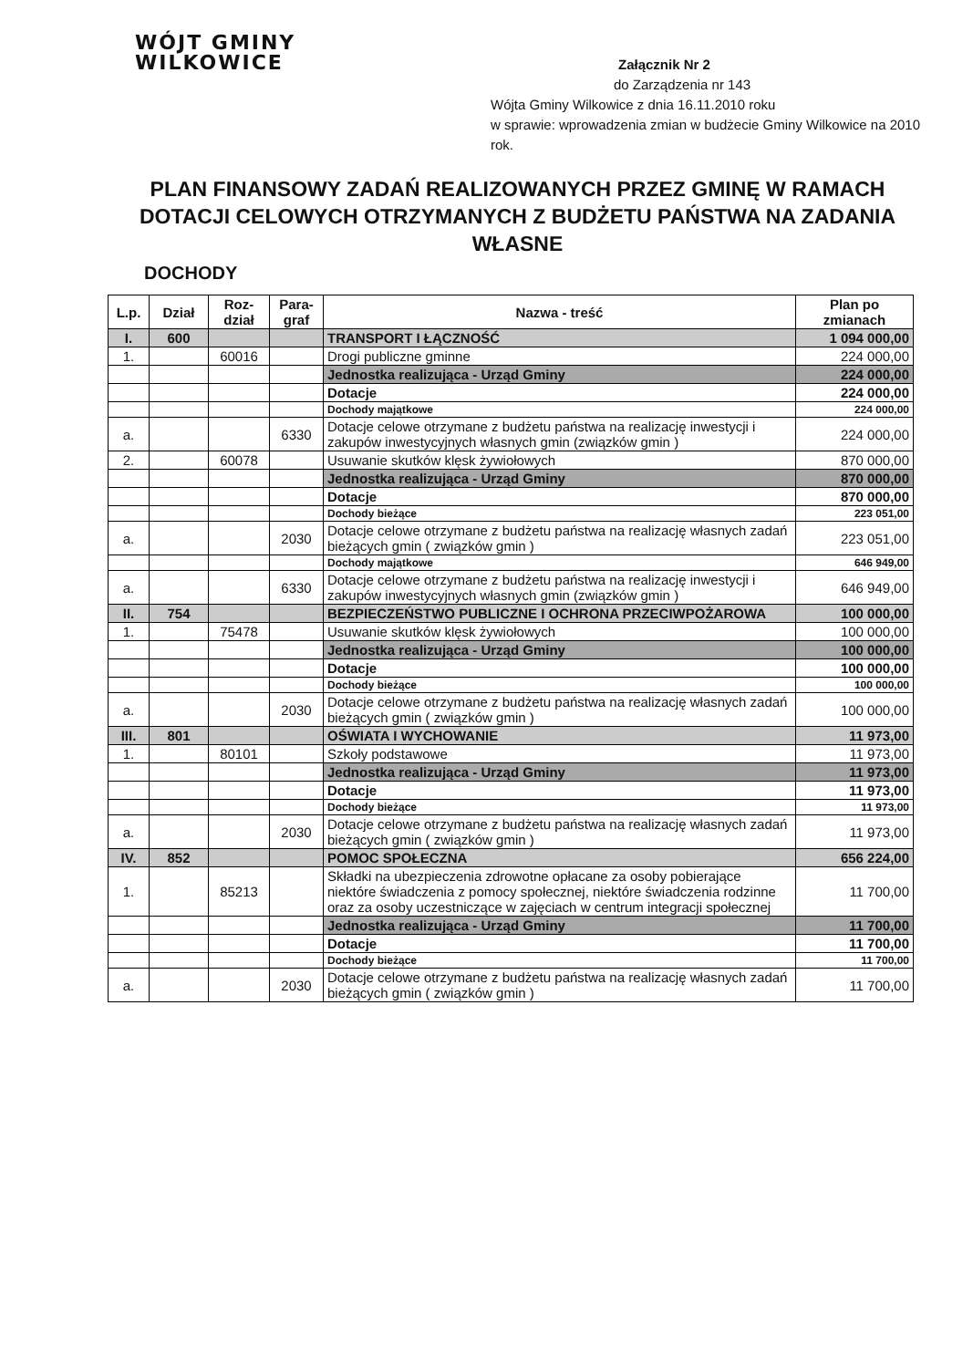WÓJT GMINY WILKOWICE
Załącznik Nr 2
do Zarządzenia nr 143
Wójta Gminy Wilkowice z dnia 16.11.2010 roku
w sprawie: wprowadzenia zmian w budżecie Gminy Wilkowice na 2010 rok.
PLAN FINANSOWY ZADAŃ REALIZOWANYCH PRZEZ GMINĘ W RAMACH DOTACJI CELOWYCH OTRZYMANYCH Z BUDŻETU PAŃSTWA NA ZADANIA WŁASNE
DOCHODY
| L.p. | Dział | Roz- dział | Para- graf | Nazwa - treść | Plan po zmianach |
| --- | --- | --- | --- | --- | --- |
| I. | 600 | | | TRANSPORT I ŁĄCZNOŚĆ | 1 094 000,00 |
| 1. | | 60016 | | Drogi publiczne gminne | 224 000,00 |
| | | | | Jednostka realizująca - Urząd Gminy | 224 000,00 |
| | | | | Dotacje | 224 000,00 |
| | | | | Dochody majątkowe | 224 000,00 |
| a. | | | 6330 | Dotacje celowe otrzymane z budżetu państwa na realizację inwestycji i zakupów inwestycyjnych własnych gmin (związków gmin ) | 224 000,00 |
| 2. | | 60078 | | Usuwanie skutków klęsk żywiołowych | 870 000,00 |
| | | | | Jednostka realizująca - Urząd Gminy | 870 000,00 |
| | | | | Dotacje | 870 000,00 |
| | | | | Dochody bieżące | 223 051,00 |
| a. | | | 2030 | Dotacje celowe otrzymane z budżetu państwa na realizację własnych zadań bieżących gmin ( związków gmin ) | 223 051,00 |
| | | | | Dochody majątkowe | 646 949,00 |
| a. | | | 6330 | Dotacje celowe otrzymane z budżetu państwa na realizację inwestycji i zakupów inwestycyjnych własnych gmin (związków gmin ) | 646 949,00 |
| II. | 754 | | | BEZPIECZEŃSTWO PUBLICZNE I OCHRONA PRZECIWPOŻAROWA | 100 000,00 |
| 1. | | 75478 | | Usuwanie skutków klęsk żywiołowych | 100 000,00 |
| | | | | Jednostka realizująca - Urząd Gminy | 100 000,00 |
| | | | | Dotacje | 100 000,00 |
| | | | | Dochody bieżące | 100 000,00 |
| a. | | | 2030 | Dotacje celowe otrzymane z budżetu państwa na realizację własnych zadań bieżących gmin ( związków gmin ) | 100 000,00 |
| III. | 801 | | | OŚWIATA I WYCHOWANIE | 11 973,00 |
| 1. | | 80101 | | Szkoły podstawowe | 11 973,00 |
| | | | | Jednostka realizująca - Urząd Gminy | 11 973,00 |
| | | | | Dotacje | 11 973,00 |
| | | | | Dochody bieżące | 11 973,00 |
| a. | | | 2030 | Dotacje celowe otrzymane z budżetu państwa na realizację własnych zadań bieżących gmin ( związków gmin ) | 11 973,00 |
| IV. | 852 | | | POMOC SPOŁECZNA | 656 224,00 |
| 1. | | 85213 | | Składki na ubezpieczenia zdrowotne opłacane za osoby pobierające niektóre świadczenia z pomocy społecznej, niektóre świadczenia rodzinne oraz za osoby uczestniczące w zajęciach w centrum integracji społecznej | 11 700,00 |
| | | | | Jednostka realizująca - Urząd Gminy | 11 700,00 |
| | | | | Dotacje | 11 700,00 |
| | | | | Dochody bieżące | 11 700,00 |
| a. | | | 2030 | Dotacje celowe otrzymane z budżetu państwa na realizację własnych zadań bieżących gmin ( związków gmin ) | 11 700,00 |